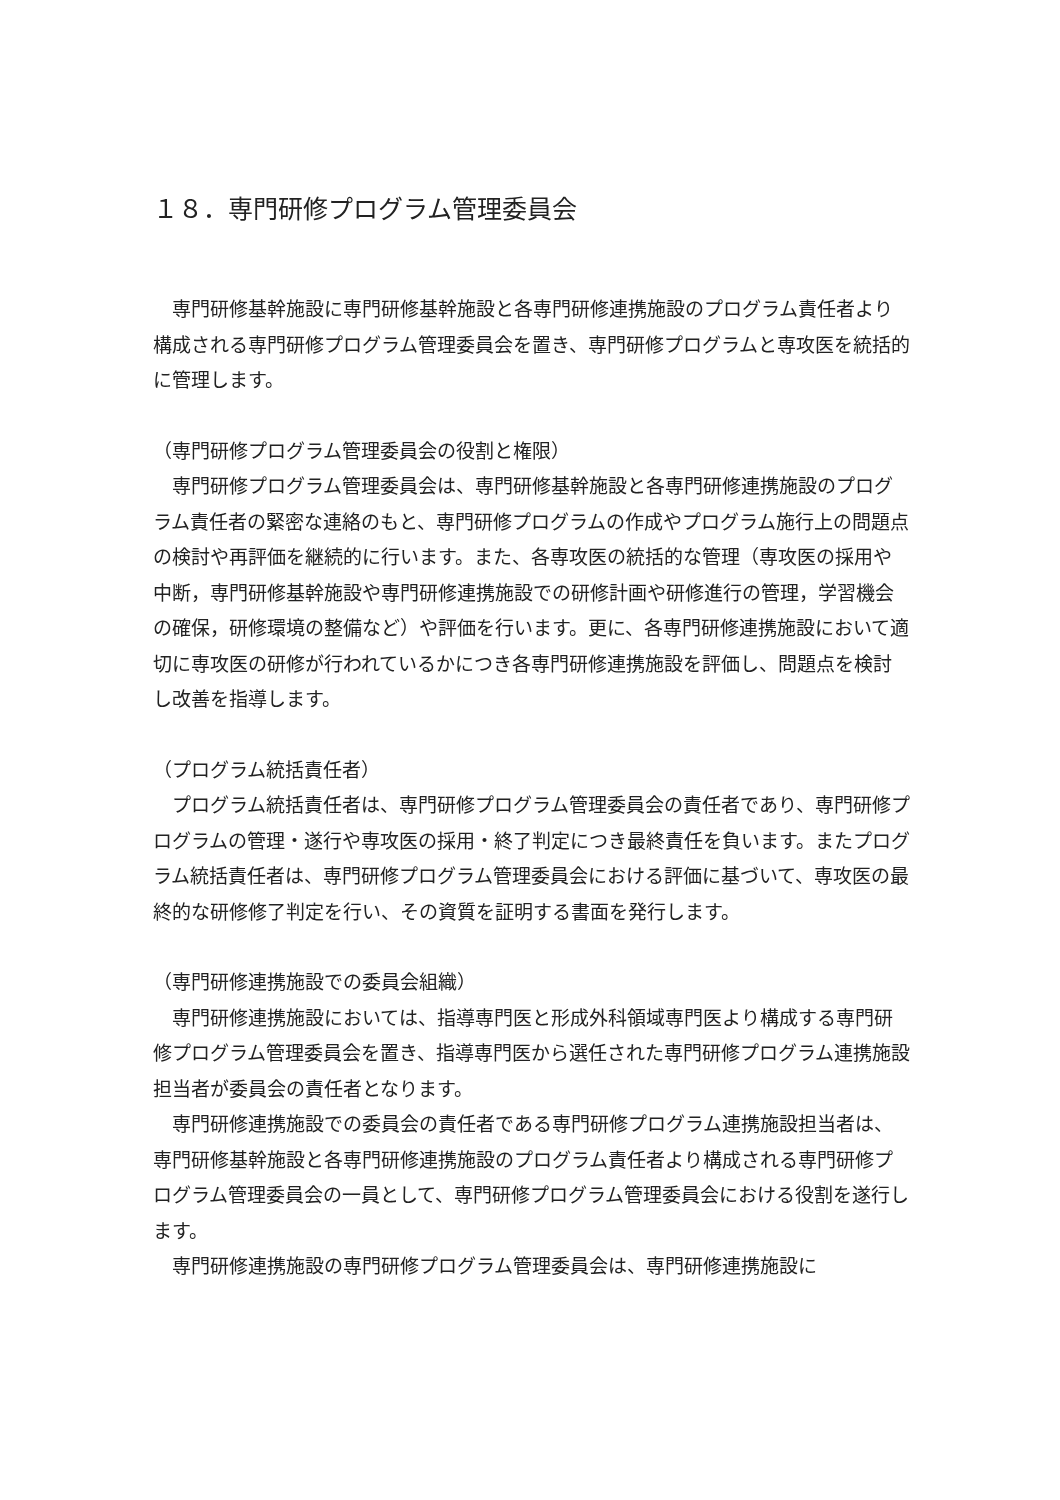１８．専門研修プログラム管理委員会
　専門研修基幹施設に専門研修基幹施設と各専門研修連携施設のプログラム責任者より構成される専門研修プログラム管理委員会を置き、専門研修プログラムと専攻医を統括的に管理します。
（専門研修プログラム管理委員会の役割と権限）
　専門研修プログラム管理委員会は、専門研修基幹施設と各専門研修連携施設のプログラム責任者の緊密な連絡のもと、専門研修プログラムの作成やプログラム施行上の問題点の検討や再評価を継続的に行います。また、各専攻医の統括的な管理（専攻医の採用や中断，専門研修基幹施設や専門研修連携施設での研修計画や研修進行の管理，学習機会の確保，研修環境の整備など）や評価を行います。更に、各専門研修連携施設において適切に専攻医の研修が行われているかにつき各専門研修連携施設を評価し、問題点を検討し改善を指導します。
（プログラム統括責任者）
　プログラム統括責任者は、専門研修プログラム管理委員会の責任者であり、専門研修プログラムの管理・遂行や専攻医の採用・終了判定につき最終責任を負います。またプログラム統括責任者は、専門研修プログラム管理委員会における評価に基づいて、専攻医の最終的な研修修了判定を行い、その資質を証明する書面を発行します。
（専門研修連携施設での委員会組織）
　専門研修連携施設においては、指導専門医と形成外科領域専門医より構成する専門研修プログラム管理委員会を置き、指導専門医から選任された専門研修プログラム連携施設担当者が委員会の責任者となります。
　専門研修連携施設での委員会の責任者である専門研修プログラム連携施設担当者は、専門研修基幹施設と各専門研修連携施設のプログラム責任者より構成される専門研修プログラム管理委員会の一員として、専門研修プログラム管理委員会における役割を遂行します。
　専門研修連携施設の専門研修プログラム管理委員会は、専門研修連携施設に